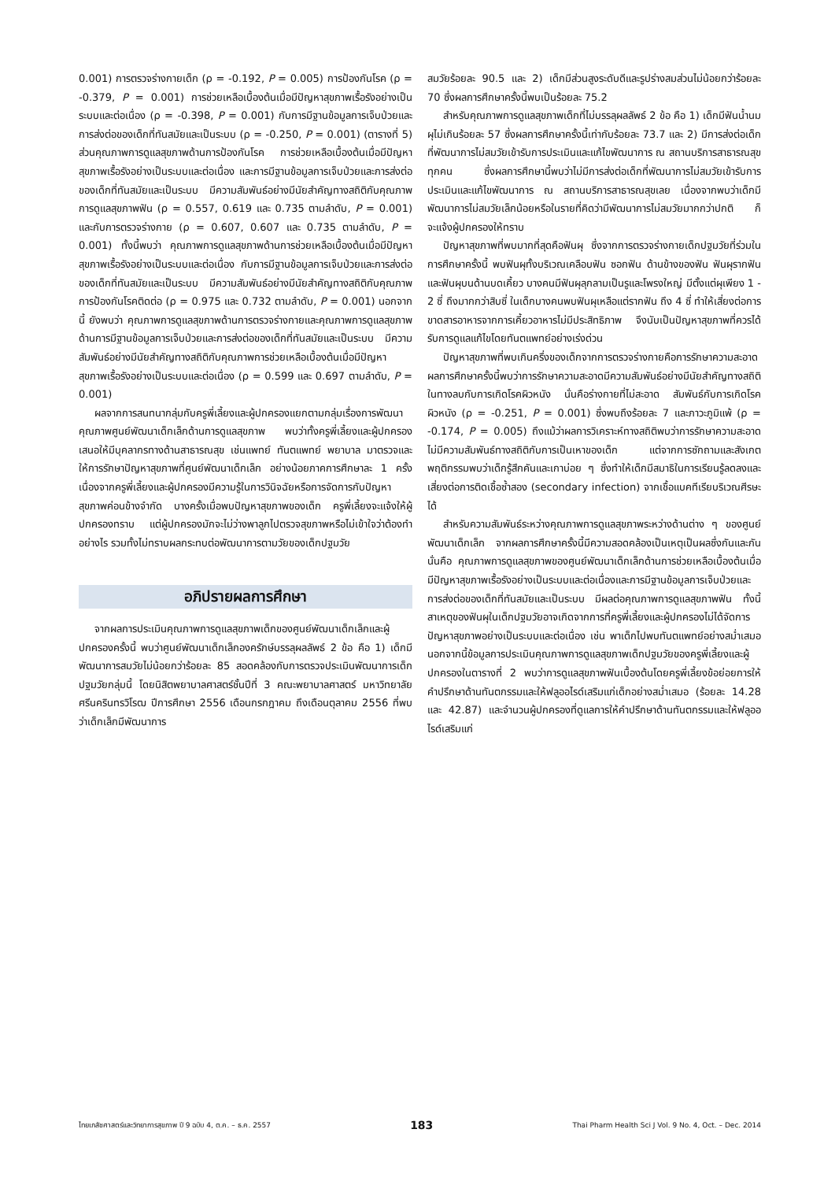0.001) การตรวจร่างกายเด็ก (ρ = -0.192, P = 0.005) การป้องกันโรค (ρ = -0.379, P = 0.001) การช่วยเหลือเบื้องต้นเมื่อมีปัญหาสุขภาพเรื้อรังอย่างเป็นระบบและต่อเนื่อง (ρ = -0.398, P = 0.001) กับการมีฐานข้อมูลการเจ็บป่วยและการส่งต่อของเด็กที่ทันสมัยและเป็นระบบ (ρ = -0.250, P = 0.001) (ตารางที่ 5) ส่วนคุณภาพการดูแลสุขภาพด้านการป้องกันโรค การช่วยเหลือเบื้องต้นเมื่อมีปัญหาสุขภาพเรื้อรังอย่างเป็นระบบและต่อเนื่อง และการมีฐานข้อมูลการเจ็บป่วยและการส่งต่อของเด็กที่ทันสมัยและเป็นระบบ มีความสัมพันธ์อย่างมีนัยสำคัญทางสถิติกับคุณภาพการดูแลสุขภาพฟัน (ρ = 0.557, 0.619 และ 0.735 ตามลำดับ, P = 0.001) และกับการตรวจร่างกาย (ρ = 0.607, 0.607 และ 0.735 ตามลำดับ, P = 0.001) ทั้งนี้พบว่า คุณภาพการดูแลสุขภาพด้านการช่วยเหลือเบื้องต้นเมื่อมีปัญหาสุขภาพเรื้อรังอย่างเป็นระบบและต่อเนื่อง กับการมีฐานข้อมูลการเจ็บป่วยและการส่งต่อของเด็กที่ทันสมัยและเป็นระบบ มีความสัมพันธ์อย่างมีนัยสำคัญทางสถิติกับคุณภาพการป้องกันโรคติดต่อ (ρ = 0.975 และ 0.732 ตามลำดับ, P = 0.001) นอกจากนี้ ยังพบว่า คุณภาพการดูแลสุขภาพด้านการตรวจร่างกายและคุณภาพการดูแลสุขภาพด้านการมีฐานข้อมูลการเจ็บป่วยและการส่งต่อของเด็กที่ทันสมัยและเป็นระบบ มีความสัมพันธ์อย่างมีนัยสำคัญทางสถิติกับคุณภาพการช่วยเหลือเบื้องต้นเมื่อมีปัญหาสุขภาพเรื้อรังอย่างเป็นระบบและต่อเนื่อง (ρ = 0.599 และ 0.697 ตามลำดับ, P = 0.001)
ผลจากการสนทนากลุ่มกับครูพี่เลี้ยงและผู้ปกครองแยกตามกลุ่มเรื่องการพัฒนาคุณภาพศูนย์พัฒนาเด็กเล็กด้านการดูแลสุขภาพ พบว่าทั้งครูพี่เลี้ยงและผู้ปกครอง เสนอให้มีบุคลากรทางด้านสาธารณสุข เช่นแพทย์ ทันตแพทย์ พยาบาล มาตรวจและให้การรักษาปัญหาสุขภาพที่ศูนย์พัฒนาเด็กเล็ก อย่างน้อยภาคการศึกษาละ 1 ครั้ง เนื่องจากครูพี่เลี้ยงและผู้ปกครองมีความรู้ในการวินิจฉัยหรือการจัดการกับปัญหาสุขภาพค่อนข้างจำกัด บางครั้งเมื่อพบปัญหาสุขภาพของเด็ก ครูพี่เลี้ยงจะแจ้งให้ผู้ปกครองทราบ แต่ผู้ปกครองมักจะไม่ว่างพาลูกไปตรวจสุขภาพหรือไม่เข้าใจว่าต้องทำอย่างไร รวมทั้งไม่ทราบผลกระทบต่อพัฒนาการตามวัยของเด็กปฐมวัย
อภิปรายผลการศึกษา
จากผลการประเมินคุณภาพการดูแลสุขภาพเด็กของศูนย์พัฒนาเด็กเล็กและผู้ปกครองครั้งนี้ พบว่าศูนย์พัฒนาเด็กเล็กองครักษ์บรรลุผลลัพธ์ 2 ข้อ คือ 1) เด็กมีพัฒนาการสมวัยไม่น้อยกว่าร้อยละ 85 สอดคล้องกับการตรวจประเมินพัฒนาการเด็กปฐมวัยกลุ่มนี้ โดยนิสิตพยาบาลศาสตร์ชั้นปีที่ 3 คณะพยาบาลศาสตร์ มหาวิทยาลัยศรีนครินทรวิโรฒ ปีการศึกษา 2556 เดือนกรกฎาคม ถึงเดือนตุลาคม 2556 ที่พบว่าเด็กเล็กมีพัฒนาการ
สมวัยร้อยละ 90.5 และ 2) เด็กมีส่วนสูงระดับดีและรูปร่างสมส่วนไม่น้อยกว่าร้อยละ 70 ซึ่งผลการศึกษาครั้งนี้พบเป็นร้อยละ 75.2
สำหรับคุณภาพการดูแลสุขภาพเด็กที่ไม่บรรลุผลลัพธ์ 2 ข้อ คือ 1) เด็กมีฟันน้ำนมผุไม่เกินร้อยละ 57 ซึ่งผลการศึกษาครั้งนี้เท่ากับร้อยละ 73.7 และ 2) มีการส่งต่อเด็กที่พัฒนาการไม่สมวัยเข้ารับการประเมินและแก้ไขพัฒนาการ ณ สถานบริการสาธารณสุขทุกคน ซึ่งผลการศึกษานี้พบว่าไม่มีการส่งต่อเด็กที่พัฒนาการไม่สมวัยเข้ารับการประเมินและแก้ไขพัฒนาการ ณ สถานบริการสาธารณสุขเลย เนื่องจากพบว่าเด็กมีพัฒนาการไม่สมวัยเล็กน้อยหรือในรายที่คิดว่ามีพัฒนาการไม่สมวัยมากกว่าปกติ ก็จะแจ้งผู้ปกครองให้ทราบ
ปัญหาสุขภาพที่พบมากที่สุดคือฟันผุ ซึ่งจากการตรวจร่างกายเด็กปฐมวัยที่ร่วมในการศึกษาครั้งนี้ พบฟันผุทั้งบริเวณเคลือบฟัน ซอกฟัน ด้านข้างของฟัน ฟันผุรากฟัน และฟันผุบนด้านบดเคี้ยว บางคนมีฟันผุลุกลามเป็นรูและโพรงใหญ่ มีตั้งแต่ผุเพียง 1 - 2 ซี่ ถึงมากกว่าสิบซี่ ในเด็กบางคนพบฟันผุเหลือแต่รากฟัน ถึง 4 ซี่ ทำให้เสี่ยงต่อการขาดสารอาหารจากการเคี้ยวอาหารไม่มีประสิทธิภาพ จึงนับเป็นปัญหาสุขภาพที่ควรได้รับการดูแลแก้ไขโดยทันตแพทย์อย่างเร่งด่วน
ปัญหาสุขภาพที่พบเกินครึ่งของเด็กจากการตรวจร่างกายคือการรักษาความสะอาด ผลการศึกษาครั้งนี้พบว่าการรักษาความสะอาดมีความสัมพันธ์อย่างมีนัยสำคัญทางสถิติในทางลบกับการเกิดโรคผิวหนัง นั่นคือร่างกายที่ไม่สะอาด สัมพันธ์กับการเกิดโรคผิวหนัง (ρ = -0.251, P = 0.001) ซึ่งพบถึงร้อยละ 7 และภาวะภูมิแพ้ (ρ = -0.174, P = 0.005) ถึงแม้ว่าผลการวิเคราะห์ทางสถิติพบว่าการรักษาความสะอาดไม่มีความสัมพันธ์ทางสถิติกับการเป็นเหาของเด็ก แต่จากการซักถามและสังเกตพฤติกรรมพบว่าเด็กรู้สึกคันและเกาบ่อย ๆ ซึ่งทำให้เด็กมีสมาธิในการเรียนรู้ลดลงและเสี่ยงต่อการติดเชื้อซ้ำสอง (secondary infection) จากเชื้อแบคทีเรียบริเวณศีรษะได้
สำหรับความสัมพันธ์ระหว่างคุณภาพการดูแลสุขภาพระหว่างด้านต่าง ๆ ของศูนย์พัฒนาเด็กเล็ก จากผลการศึกษาครั้งนี้มีความสอดคล้องเป็นเหตุเป็นผลซึ่งกันและกัน นั่นคือ คุณภาพการดูแลสุขภาพของศูนย์พัฒนาเด็กเล็กด้านการช่วยเหลือเบื้องต้นเมื่อมีปัญหาสุขภาพเรื้อรังอย่างเป็นระบบและต่อเนื่องและการมีฐานข้อมูลการเจ็บป่วยและการส่งต่อของเด็กที่ทันสมัยและเป็นระบบ มีผลต่อคุณภาพการดูแลสุขภาพฟัน ทั้งนี้ สาเหตุของฟันผุในเด็กปฐมวัยอาจเกิดจากการที่ครูพี่เลี้ยงและผู้ปกครองไม่ได้จัดการปัญหาสุขภาพอย่างเป็นระบบและต่อเนื่อง เช่น พาเด็กไปพบทันตแพทย์อย่างสม่ำเสมอ นอกจากนี้ข้อมูลการประเมินคุณภาพการดูแลสุขภาพเด็กปฐมวัยของครูพี่เลี้ยงและผู้ปกครองในตารางที่ 2 พบว่าการดูแลสุขภาพฟันเบื้องต้นโดยครูพี่เลี้ยงข้อย่อยการให้คำปรึกษาด้านทันตกรรมและให้ฟลูออไรด์เสริมแก่เด็กอย่างสม่ำเสมอ (ร้อยละ 14.28 และ 42.87) และจำนวนผู้ปกครองที่ดูแลการให้คำปรึกษาด้านทันตกรรมและให้ฟลูออไรด์เสริมแก่
ไทยเภสัชศาสตร์และวิทยาการสุขภาพ ปี 9 ฉบับ 4, ต.ค. – ธ.ค. 2557 183 Thai Pharm Health Sci J Vol. 9 No. 4, Oct. – Dec. 2014